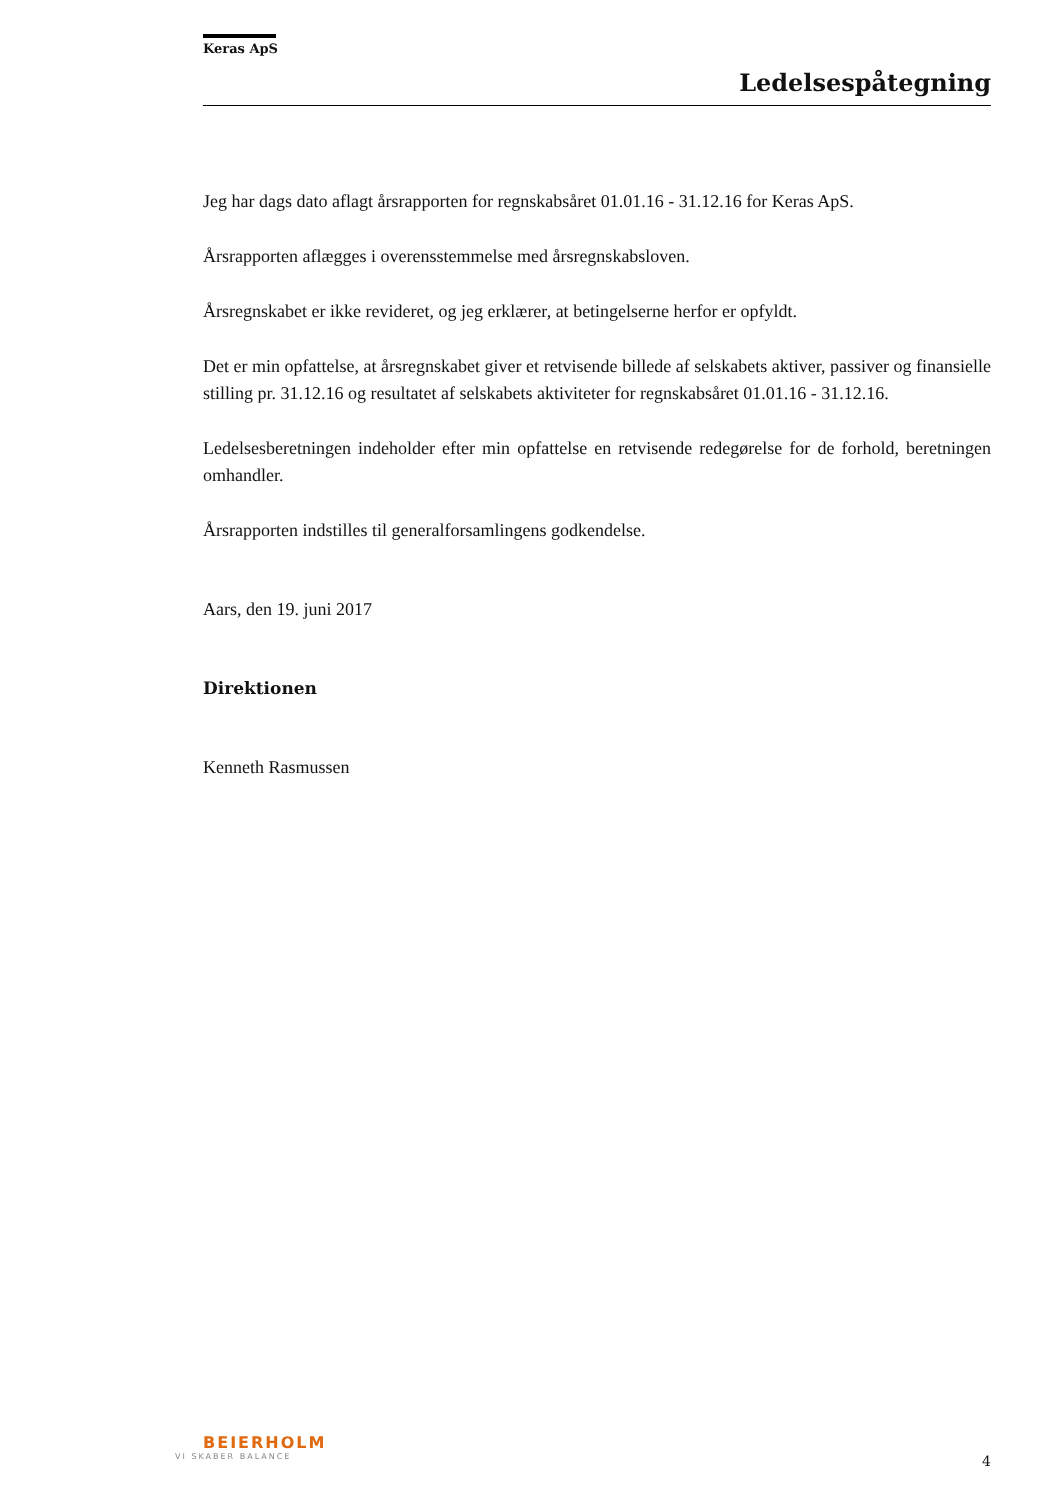Keras ApS
Ledelsespåtegning
Jeg har dags dato aflagt årsrapporten for regnskabsåret 01.01.16 - 31.12.16 for Keras ApS.
Årsrapporten aflægges i overensstemmelse med årsregnskabsloven.
Årsregnskabet er ikke revideret, og jeg erklærer, at betingelserne herfor er opfyldt.
Det er min opfattelse, at årsregnskabet giver et retvisende billede af selskabets aktiver, passiver og finansielle stilling pr. 31.12.16 og resultatet af selskabets aktiviteter for regnskabsåret 01.01.16 - 31.12.16.
Ledelsesberetningen indeholder efter min opfattelse en retvisende redegørelse for de forhold, beretningen omhandler.
Årsrapporten indstilles til generalforsamlingens godkendelse.
Aars, den 19. juni 2017
Direktionen
Kenneth Rasmussen
BEIERHOLM
VI SKABER BALANCE
4